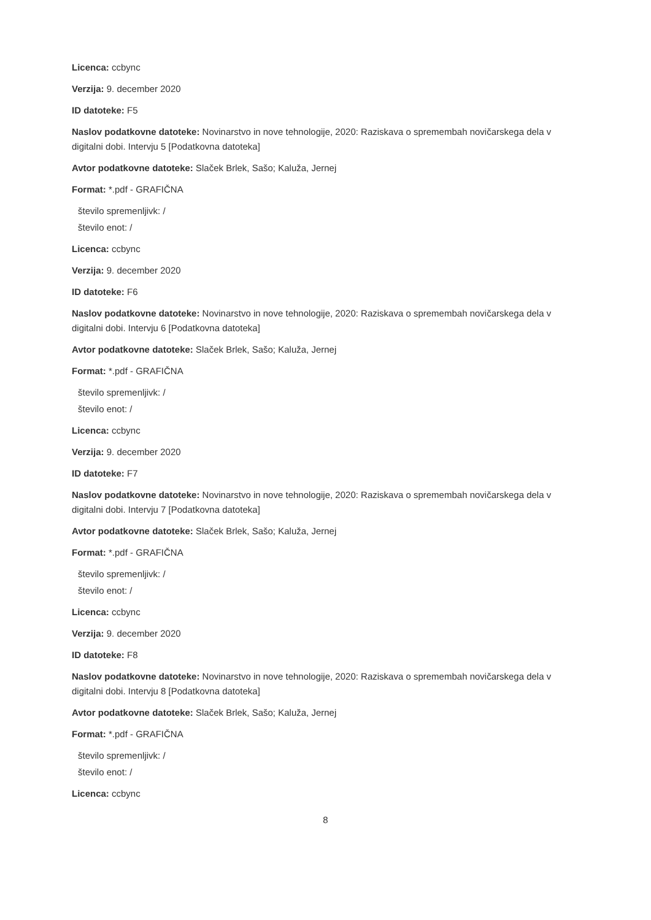Licenca: ccbync
Verzija: 9. december 2020
ID datoteke: F5
Naslov podatkovne datoteke: Novinarstvo in nove tehnologije, 2020: Raziskava o spremembah novičarskega dela v digitalni dobi. Intervju 5 [Podatkovna datoteka]
Avtor podatkovne datoteke: Slaček Brlek, Sašo; Kaluža, Jernej
Format: *.pdf - GRAFIČNA
število spremenljivk: /
število enot: /
Licenca: ccbync
Verzija: 9. december 2020
ID datoteke: F6
Naslov podatkovne datoteke: Novinarstvo in nove tehnologije, 2020: Raziskava o spremembah novičarskega dela v digitalni dobi. Intervju 6 [Podatkovna datoteka]
Avtor podatkovne datoteke: Slaček Brlek, Sašo; Kaluža, Jernej
Format: *.pdf - GRAFIČNA
število spremenljivk: /
število enot: /
Licenca: ccbync
Verzija: 9. december 2020
ID datoteke: F7
Naslov podatkovne datoteke: Novinarstvo in nove tehnologije, 2020: Raziskava o spremembah novičarskega dela v digitalni dobi. Intervju 7 [Podatkovna datoteka]
Avtor podatkovne datoteke: Slaček Brlek, Sašo; Kaluža, Jernej
Format: *.pdf - GRAFIČNA
število spremenljivk: /
število enot: /
Licenca: ccbync
Verzija: 9. december 2020
ID datoteke: F8
Naslov podatkovne datoteke: Novinarstvo in nove tehnologije, 2020: Raziskava o spremembah novičarskega dela v digitalni dobi. Intervju 8 [Podatkovna datoteka]
Avtor podatkovne datoteke: Slaček Brlek, Sašo; Kaluža, Jernej
Format: *.pdf - GRAFIČNA
število spremenljivk: /
število enot: /
Licenca: ccbync
8